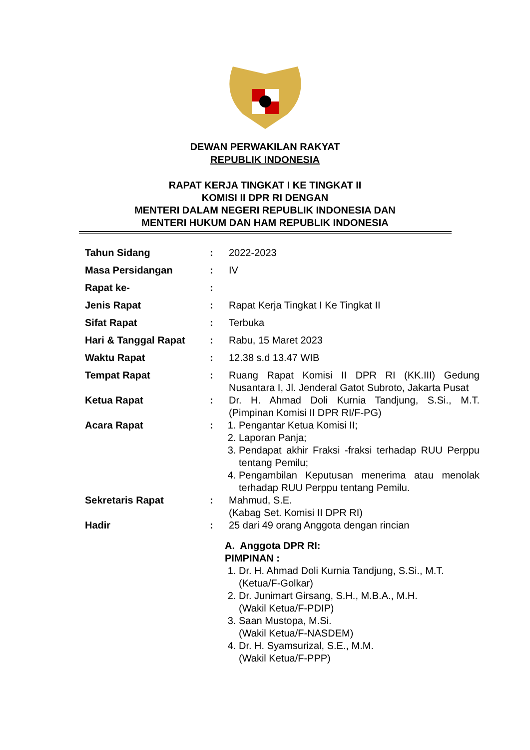DEWAN PERWAKILAN RAKYAT
REPUBLIK INDONESIA
RAPAT KERJA TINGKAT I KE TINGKAT II
KOMISI II DPR RI DENGAN
MENTERI DALAM NEGERI REPUBLIK INDONESIA DAN
MENTERI HUKUM DAN HAM REPUBLIK INDONESIA
Tahun Sidang : 2022-2023
Masa Persidangan : IV
Rapat ke- :
Jenis Rapat : Rapat Kerja Tingkat I Ke Tingkat II
Sifat Rapat : Terbuka
Hari & Tanggal Rapat : Rabu, 15 Maret 2023
Waktu Rapat : 12.38 s.d 13.47 WIB
Tempat Rapat : Ruang Rapat Komisi II DPR RI (KK.III) Gedung Nusantara I, Jl. Jenderal Gatot Subroto, Jakarta Pusat
Ketua Rapat : Dr. H. Ahmad Doli Kurnia Tandjung, S.Si., M.T. (Pimpinan Komisi II DPR RI/F-PG)
Acara Rapat : 1. Pengantar Ketua Komisi II;
2. Laporan Panja;
3. Pendapat akhir Fraksi -fraksi terhadap RUU Perppu tentang Pemilu;
4. Pengambilan Keputusan menerima atau menolak terhadap RUU Perppu tentang Pemilu.
Sekretaris Rapat : Mahmud, S.E.
(Kabag Set. Komisi II DPR RI)
Hadir : 25 dari 49 orang Anggota dengan rincian
A. Anggota DPR RI:
PIMPINAN :
1. Dr. H. Ahmad Doli Kurnia Tandjung, S.Si., M.T.
(Ketua/F-Golkar)
2. Dr. Junimart Girsang, S.H., M.B.A., M.H.
(Wakil Ketua/F-PDIP)
3. Saan Mustopa, M.Si.
(Wakil Ketua/F-NASDEM)
4. Dr. H. Syamsurizal, S.E., M.M.
(Wakil Ketua/F-PPP)